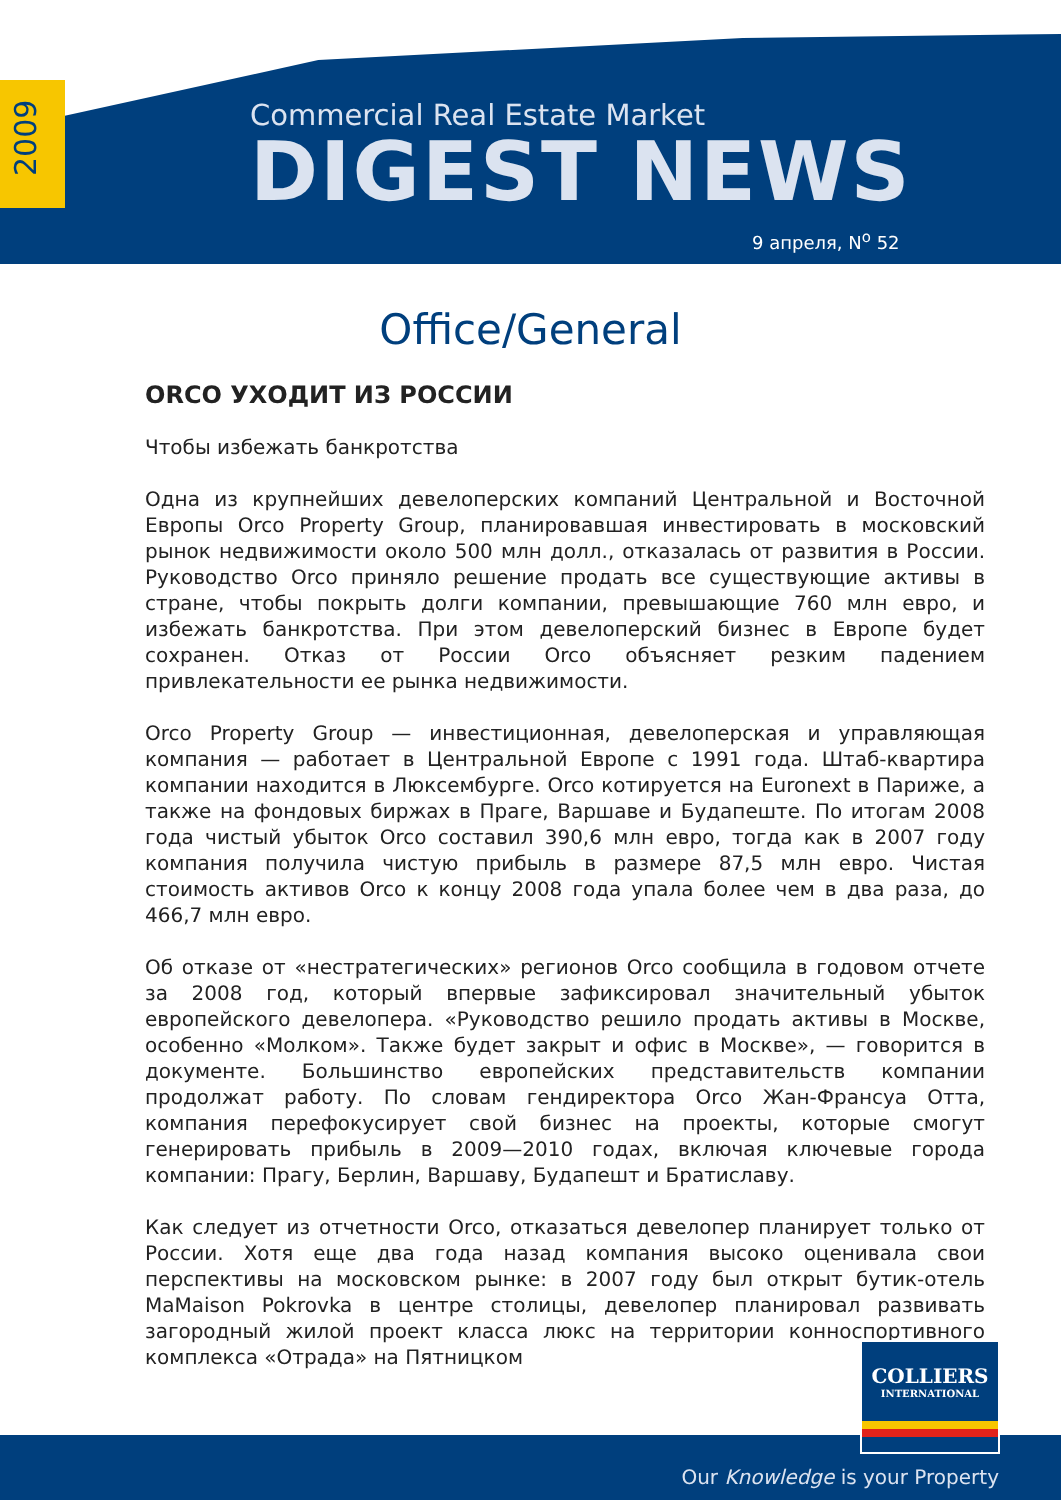2009
Commercial Real Estate Market
DIGEST NEWS
9 апреля, N<sup>o</sup> 52
Office/General
ORCO УХОДИТ ИЗ РОССИИ
Чтобы избежать банкротства
Одна из крупнейших девелоперских компаний Центральной и Восточной Европы Orco Property Group, планировавшая инвестировать в московский рынок недвижимости около 500 млн долл., отказалась от развития в России. Руководство Orco приняло решение продать все существующие активы в стране, чтобы покрыть долги компании, превышающие 760 млн евро, и избежать банкротства. При этом девелоперский бизнес в Европе будет сохранен. Отказ от России Orco объясняет резким падением привлекательности ее рынка недвижимости.
Orco Property Group — инвестиционная, девелоперская и управляющая компания — работает в Центральной Европе с 1991 года. Штаб-квартира компании находится в Люксембурге. Orco котируется на Euronext в Париже, а также на фондовых биржах в Праге, Варшаве и Будапеште. По итогам 2008 года чистый убыток Orco составил 390,6 млн евро, тогда как в 2007 году компания получила чистую прибыль в размере 87,5 млн евро. Чистая стоимость активов Orco к концу 2008 года упала более чем в два раза, до 466,7 млн евро.
Об отказе от «нестратегических» регионов Orco сообщила в годовом отчете за 2008 год, который впервые зафиксировал значительный убыток европейского девелопера. «Руководство решило продать активы в Москве, особенно «Молком». Также будет закрыт и офис в Москве», — говорится в документе. Большинство европейских представительств компании продолжат работу. По словам гендиректора Orco Жан-Франсуа Отта, компания перефокусирует свой бизнес на проекты, которые смогут генерировать прибыль в 2009—2010 годах, включая ключевые города компании: Прагу, Берлин, Варшаву, Будапешт и Братиславу.
Как следует из отчетности Orco, отказаться девелопер планирует только от России. Хотя еще два года назад компания высоко оценивала свои перспективы на московском рынке: в 2007 году был открыт бутик-отель MaMaison Pokrovka в центре столицы, девелопер планировал развивать загородный жилой проект класса люкс на территории конноспортивного комплекса «Отрада» на Пятницком
COLLIERS
INTERNATIONAL
Our Knowledge is your Property